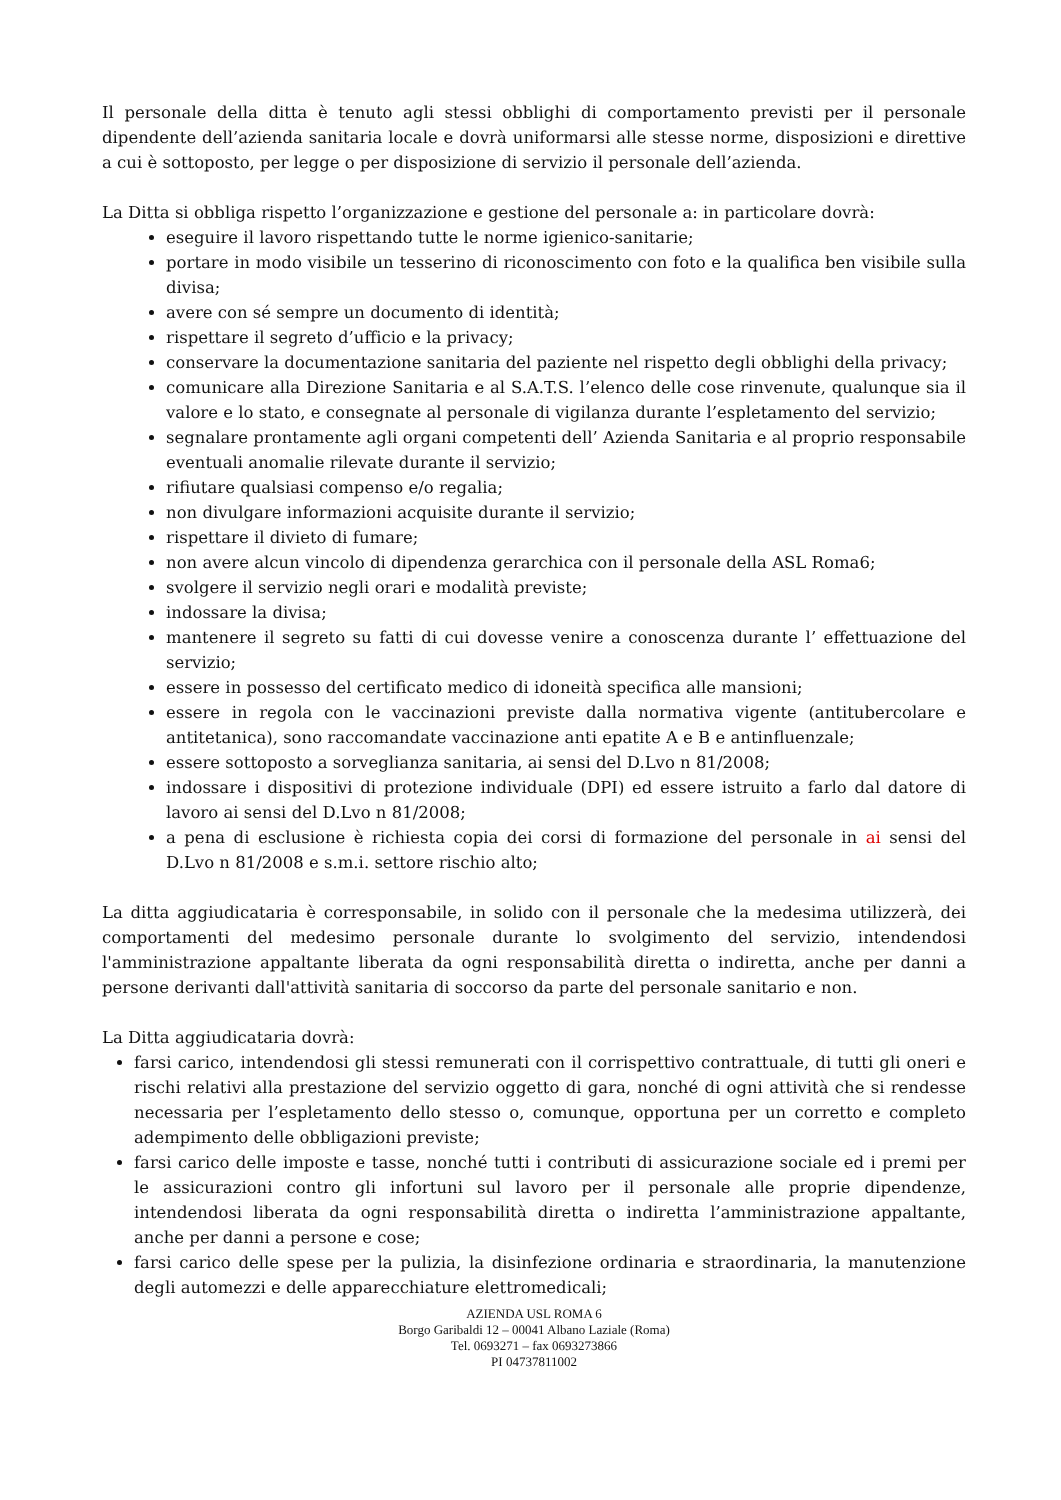Il personale della ditta è tenuto agli stessi obblighi di comportamento previsti per il personale dipendente dell’azienda sanitaria locale e dovrà uniformarsi alle stesse norme, disposizioni e direttive a cui è sottoposto, per legge o per disposizione di servizio il personale dell’azienda.
La Ditta si obbliga rispetto l’organizzazione e gestione del personale a: in particolare dovrà:
eseguire il lavoro rispettando tutte le norme igienico-sanitarie;
portare in modo visibile un tesserino di riconoscimento con foto e la qualifica ben visibile sulla divisa;
avere con sé sempre un documento di identità;
rispettare il segreto d’ufficio e la privacy;
conservare la documentazione sanitaria del paziente nel rispetto degli obblighi della privacy;
comunicare alla Direzione Sanitaria e al S.A.T.S. l’elenco delle cose rinvenute, qualunque sia il valore e lo stato, e consegnate al personale di vigilanza durante l’espletamento del servizio;
segnalare prontamente agli organi competenti dell’ Azienda Sanitaria e al proprio responsabile eventuali anomalie rilevate durante il servizio;
rifiutare qualsiasi compenso e/o regalia;
non divulgare informazioni acquisite durante il servizio;
rispettare il divieto di fumare;
non avere alcun vincolo di dipendenza gerarchica con il personale della ASL Roma6;
svolgere il servizio negli orari e modalità previste;
indossare la divisa;
mantenere il segreto su fatti di cui dovesse venire a conoscenza durante l’ effettuazione del servizio;
essere in possesso del certificato medico di idoneità specifica alle mansioni;
essere in regola con le vaccinazioni previste dalla normativa vigente (antitubercolare e antitetanica), sono raccomandate vaccinazione anti epatite A e B e antinfluenzale;
essere sottoposto a sorveglianza sanitaria, ai sensi del D.Lvo n 81/2008;
indossare i dispositivi di protezione individuale (DPI) ed essere istruito a farlo dal datore di lavoro ai sensi del D.Lvo n 81/2008;
a pena di esclusione è richiesta copia dei corsi di formazione del personale in ai sensi del D.Lvo n 81/2008 e s.m.i. settore rischio alto;
La ditta aggiudicataria è corresponsabile, in solido con il personale che la medesima utilizzerà, dei comportamenti del medesimo personale durante lo svolgimento del servizio, intendendosi l'amministrazione appaltante liberata da ogni responsabilità diretta o indiretta, anche per danni a persone derivanti dall'attività sanitaria di soccorso da parte del personale sanitario e non.
La Ditta aggiudicataria dovrà:
farsi carico, intendendosi gli stessi remunerati con il corrispettivo contrattuale, di tutti gli oneri e rischi relativi alla prestazione del servizio oggetto di gara, nonché di ogni attività che si rendesse necessaria per l’espletamento dello stesso o, comunque, opportuna per un corretto e completo adempimento delle obbligazioni previste;
farsi carico delle imposte e tasse, nonché tutti i contributi di assicurazione sociale ed i premi per le assicurazioni contro gli infortuni sul lavoro per il personale alle proprie dipendenze, intendendosi liberata da ogni responsabilità diretta o indiretta l’amministrazione appaltante, anche per danni a persone e cose;
farsi carico delle spese per la pulizia, la disinfezione ordinaria e straordinaria, la manutenzione degli automezzi e delle apparecchiature elettromedicali;
AZIENDA USL ROMA 6
Borgo Garibaldi 12 – 00041 Albano Laziale (Roma)
Tel. 0693271 – fax 0693273866
PI 04737811002